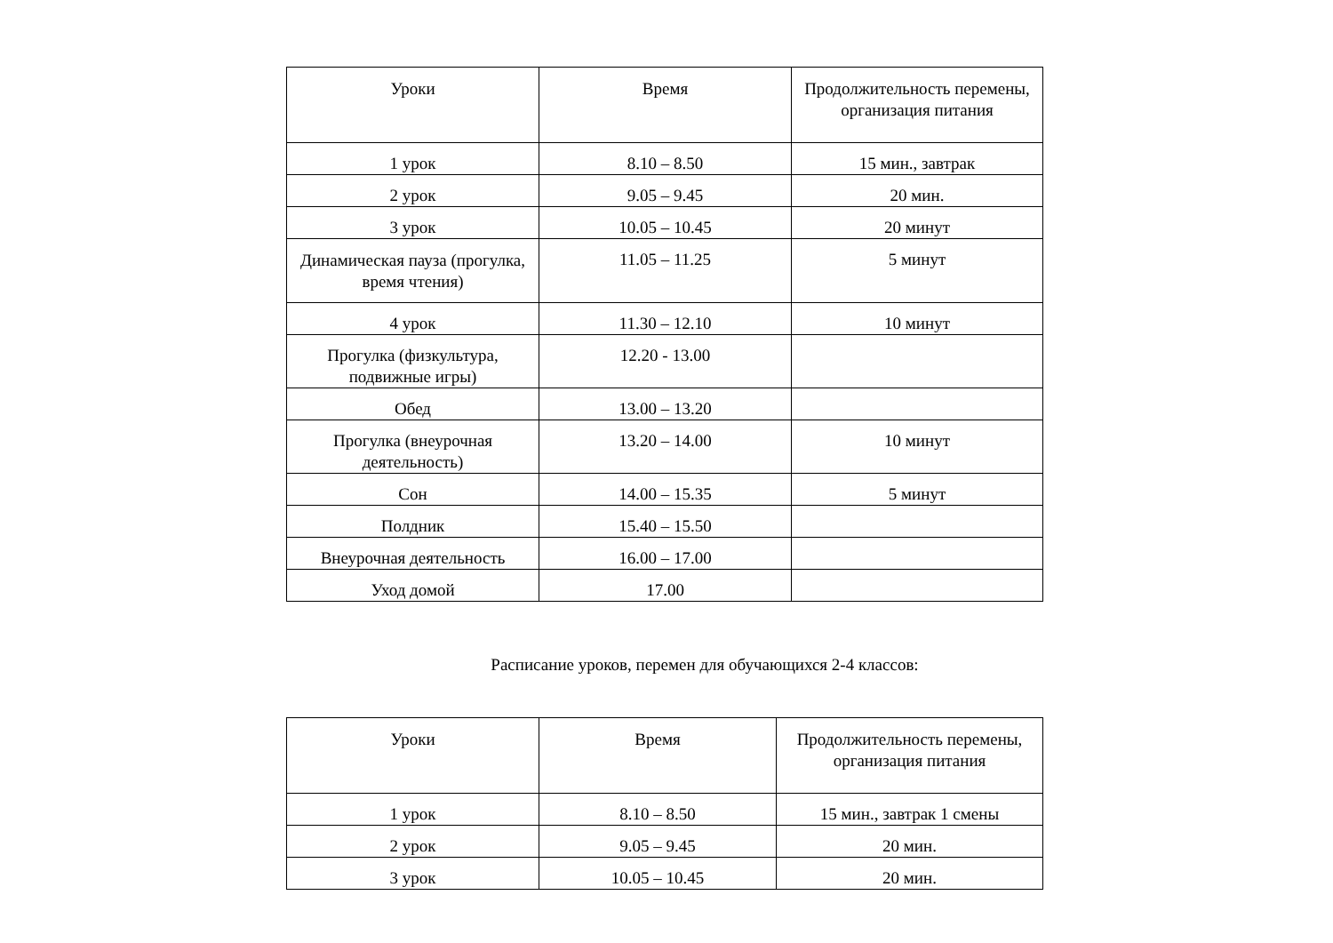| Уроки | Время | Продолжительность перемены, организация питания |
| --- | --- | --- |
| 1 урок | 8.10 – 8.50 | 15 мин., завтрак |
| 2 урок | 9.05 – 9.45 | 20 мин. |
| 3 урок | 10.05 – 10.45 | 20 минут |
| Динамическая пауза (прогулка, время чтения) | 11.05 – 11.25 | 5 минут |
| 4 урок | 11.30 – 12.10 | 10 минут |
| Прогулка (физкультура, подвижные игры) | 12.20 - 13.00 | |
| Обед | 13.00 – 13.20 | |
| Прогулка (внеурочная деятельность) | 13.20 – 14.00 | 10 минут |
| Сон | 14.00 – 15.35 | 5 минут |
| Полдник | 15.40 – 15.50 | |
| Внеурочная деятельность | 16.00 – 17.00 | |
| Уход домой | 17.00 | |
Расписание уроков, перемен для обучающихся 2-4 классов:
| Уроки | Время | Продолжительность перемены, организация питания |
| --- | --- | --- |
| 1 урок | 8.10 – 8.50 | 15 мин., завтрак 1 смены |
| 2 урок | 9.05 – 9.45 | 20 мин. |
| 3 урок | 10.05 – 10.45 | 20 мин. |